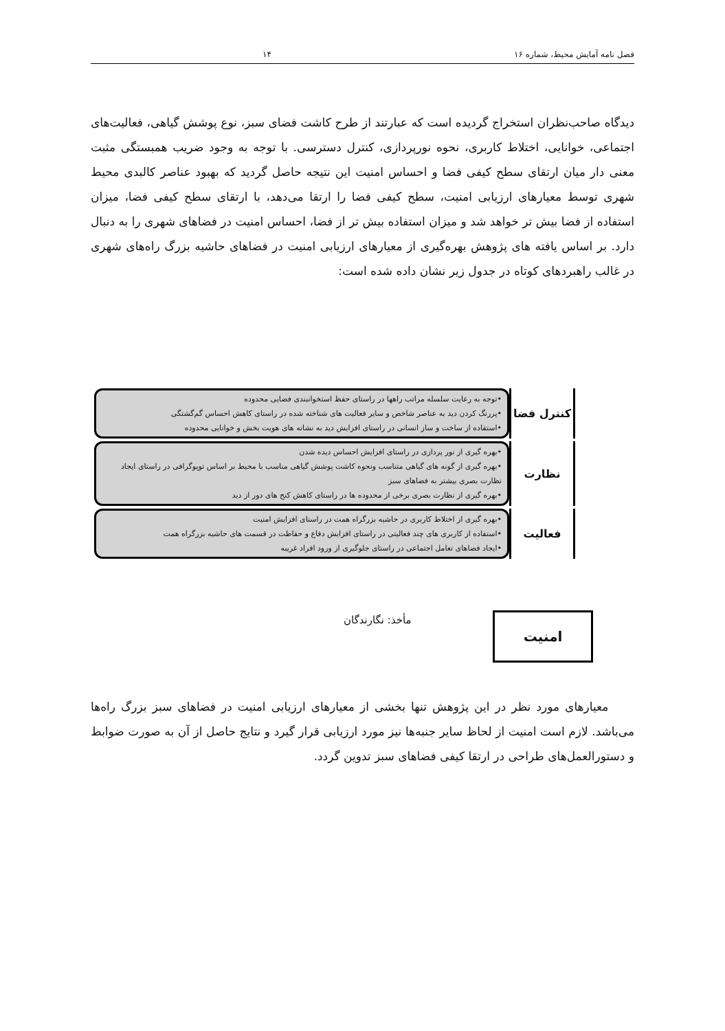فصل نامه آمایش محیط، شماره ۱۶ ۱۴
دیدگاه صاحب‌نظران استخراج گردیده است که عبارتند از طرح کاشت فضای سبز، نوع پوشش گیاهی، فعالیت‌های اجتماعی، خوانایی، اختلاط کاربری، نحوه نورپردازی، کنترل دسترسی. با توجه به وجود ضریب همبستگی مثبت معنی دار میان ارتقای سطح کیفی فضا و احساس امنیت این نتیجه حاصل گردید که بهبود عناصر کالبدی محیط شهری توسط معیارهای ارزیابی امنیت، سطح کیفی فضا را ارتقا می‌دهد، با ارتقای سطح کیفی فضا، میزان استفاده از فضا بیش تر خواهد شد و میزان استفاده بیش تر از فضا، احساس امنیت در فضاهای شهری را به دنبال دارد. بر اساس یافته های پژوهش بهره‌گیری از معیارهای ارزیابی امنیت در فضاهای حاشیه بزرگ راه‌های شهری در غالب راهبردهای کوتاه در جدول زیر نشان داده شده است:
کنترل فضا
•توجه به رعایت سلسله مراتب راهها در راستای حفظ استخوانبندی فضایی محدوده
•پررنگ کردن دید به عناصر شاخص و سایر فعالیت های شناخته شده در راستای کاهش احساس گم‌گشتگی
•استفاده از ساخت و ساز انسانی در راستای افزایش دید به نشانه های هویت بخش و خوانایی محدوده
نظارت
•بهره گیری از نور پردازی در راستای افزایش احساس دیده شدن
•بهره گیری از گونه های گیاهی متناسب ونحوه کاشت پوشش گیاهی مناسب با محیط بر اساس توپوگرافی در راستای ایجاد نظارت بصری بیشتر به فضاهای سبز
•بهره گیری از نظارت بصری برخی از محدوده ها در راستای کاهش کنج های دور از دید
فعالیت
•بهره گیری از اختلاط کاربری در حاشیه بزرگراه همت در راستای افزایش امنیت
•استفاده از کاربری های چند فعالیتی در راستای افزایش دفاع و حفاظت در قسمت های حاشیه بزرگراه همت
•ایجاد فضاهای تعامل اجتماعی در راستای جلوگیری از ورود افراد غریبه
مأخذ: نگارندگان امنیت
معیارهای مورد نظر در این پژوهش تنها بخشی از معیارهای ارزیابی امنیت در فضاهای سبز بزرگ راه‌ها می‌باشد. لازم است امنیت از لحاظ سایر جنبه‌ها نیز مورد ارزیابی قرار گیرد و نتایج حاصل از آن به صورت ضوابط و دستورالعمل‌های طراحی در ارتقا کیفی فضاهای سبز تدوین گردد.